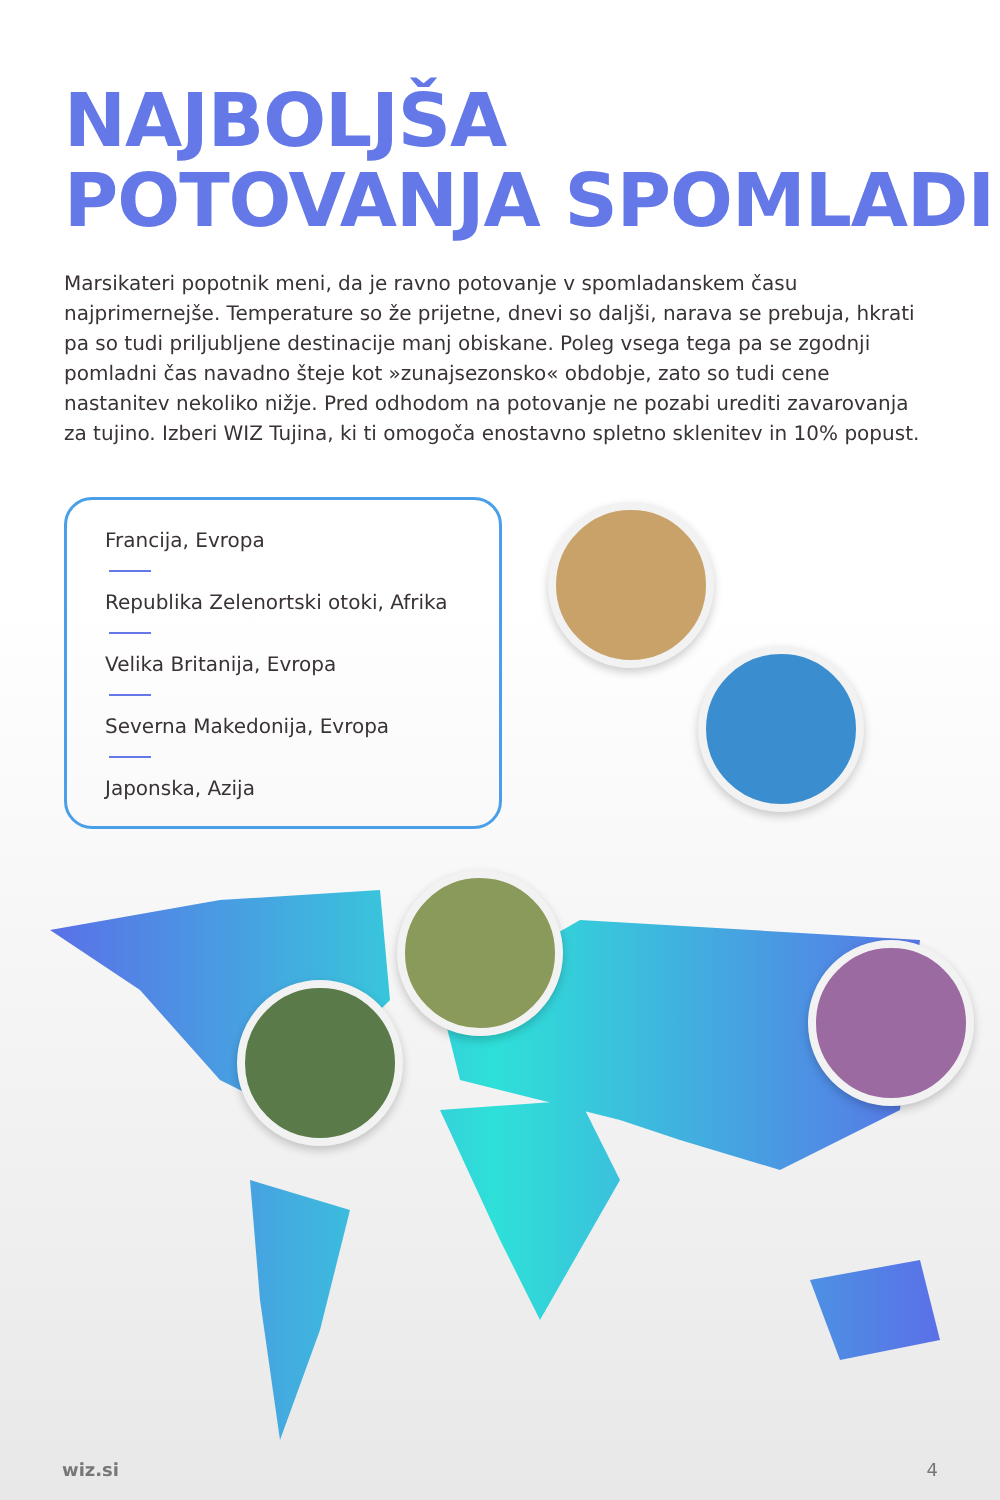NAJBOLJŠA
POTOVANJA SPOMLADI
Marsikateri popotnik meni, da je ravno potovanje v spomladanskem času najprimernejše. Temperature so že prijetne, dnevi so daljši, narava se prebuja, hkrati pa so tudi priljubljene destinacije manj obiskane. Poleg vsega tega pa se zgodnji pomladni čas navadno šteje kot »zunajsezonsko« obdobje, zato so tudi cene nastanitev nekoliko nižje. Pred odhodom na potovanje ne pozabi urediti zavarovanja za tujino. Izberi WIZ Tujina, ki ti omogoča enostavno spletno sklenitev in 10% popust.
Francija, Evropa
Republika Zelenortski otoki, Afrika
Velika Britanija, Evropa
Severna Makedonija, Evropa
Japonska, Azija
wiz.si 4